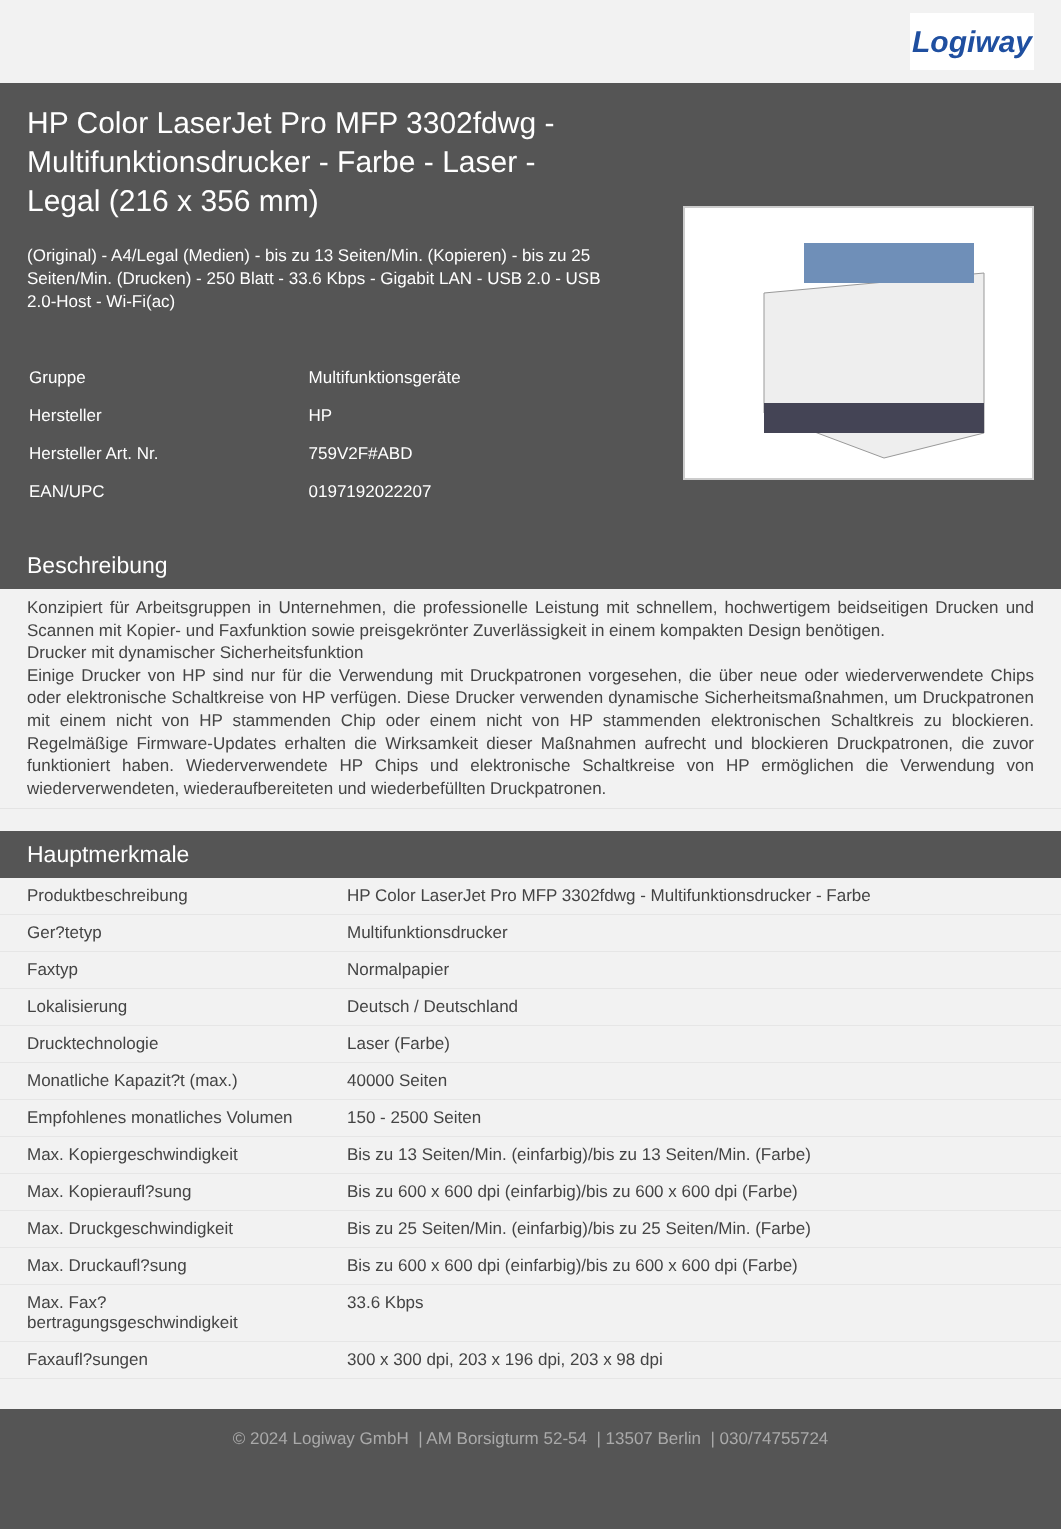Logiway
HP Color LaserJet Pro MFP 3302fdwg - Multifunktionsdrucker - Farbe - Laser - Legal (216 x 356 mm)
(Original) - A4/Legal (Medien) - bis zu 13 Seiten/Min. (Kopieren) - bis zu 25 Seiten/Min. (Drucken) - 250 Blatt - 33.6 Kbps - Gigabit LAN - USB 2.0 - USB 2.0-Host - Wi-Fi(ac)
| Gruppe | Multifunktionsgeräte |
| Hersteller | HP |
| Hersteller Art. Nr. | 759V2F#ABD |
| EAN/UPC | 0197192022207 |
Beschreibung
Konzipiert für Arbeitsgruppen in Unternehmen, die professionelle Leistung mit schnellem, hochwertigem beidseitigen Drucken und Scannen mit Kopier- und Faxfunktion sowie preisgekrönter Zuverlässigkeit in einem kompakten Design benötigen.
Drucker mit dynamischer Sicherheitsfunktion
Einige Drucker von HP sind nur für die Verwendung mit Druckpatronen vorgesehen, die über neue oder wiederverwendete Chips oder elektronische Schaltkreise von HP verfügen. Diese Drucker verwenden dynamische Sicherheitsmaßnahmen, um Druckpatronen mit einem nicht von HP stammenden Chip oder einem nicht von HP stammenden elektronischen Schaltkreis zu blockieren. Regelmäßige Firmware-Updates erhalten die Wirksamkeit dieser Maßnahmen aufrecht und blockieren Druckpatronen, die zuvor funktioniert haben. Wiederverwendete HP Chips und elektronische Schaltkreise von HP ermöglichen die Verwendung von wiederverwendeten, wiederaufbereiteten und wiederbefüllten Druckpatronen.
Hauptmerkmale
| Produktbeschreibung | HP Color LaserJet Pro MFP 3302fdwg - Multifunktionsdrucker - Farbe |
| Ger?tetyp | Multifunktionsdrucker |
| Faxtyp | Normalpapier |
| Lokalisierung | Deutsch / Deutschland |
| Drucktechnologie | Laser (Farbe) |
| Monatliche Kapazit?t (max.) | 40000 Seiten |
| Empfohlenes monatliches Volumen | 150 - 2500 Seiten |
| Max. Kopiergeschwindigkeit | Bis zu 13 Seiten/Min. (einfarbig)/bis zu 13 Seiten/Min. (Farbe) |
| Max. Kopieraufl?sung | Bis zu 600 x 600 dpi (einfarbig)/bis zu 600 x 600 dpi (Farbe) |
| Max. Druckgeschwindigkeit | Bis zu 25 Seiten/Min. (einfarbig)/bis zu 25 Seiten/Min. (Farbe) |
| Max. Druckaufl?sung | Bis zu 600 x 600 dpi (einfarbig)/bis zu 600 x 600 dpi (Farbe) |
| Max. Fax? bertragungsgeschwindigkeit | 33.6 Kbps |
| Faxaufl?sungen | 300 x 300 dpi, 203 x 196 dpi, 203 x 98 dpi |
© 2024 Logiway GmbH | AM Borsigturm 52-54 | 13507 Berlin | 030/74755724